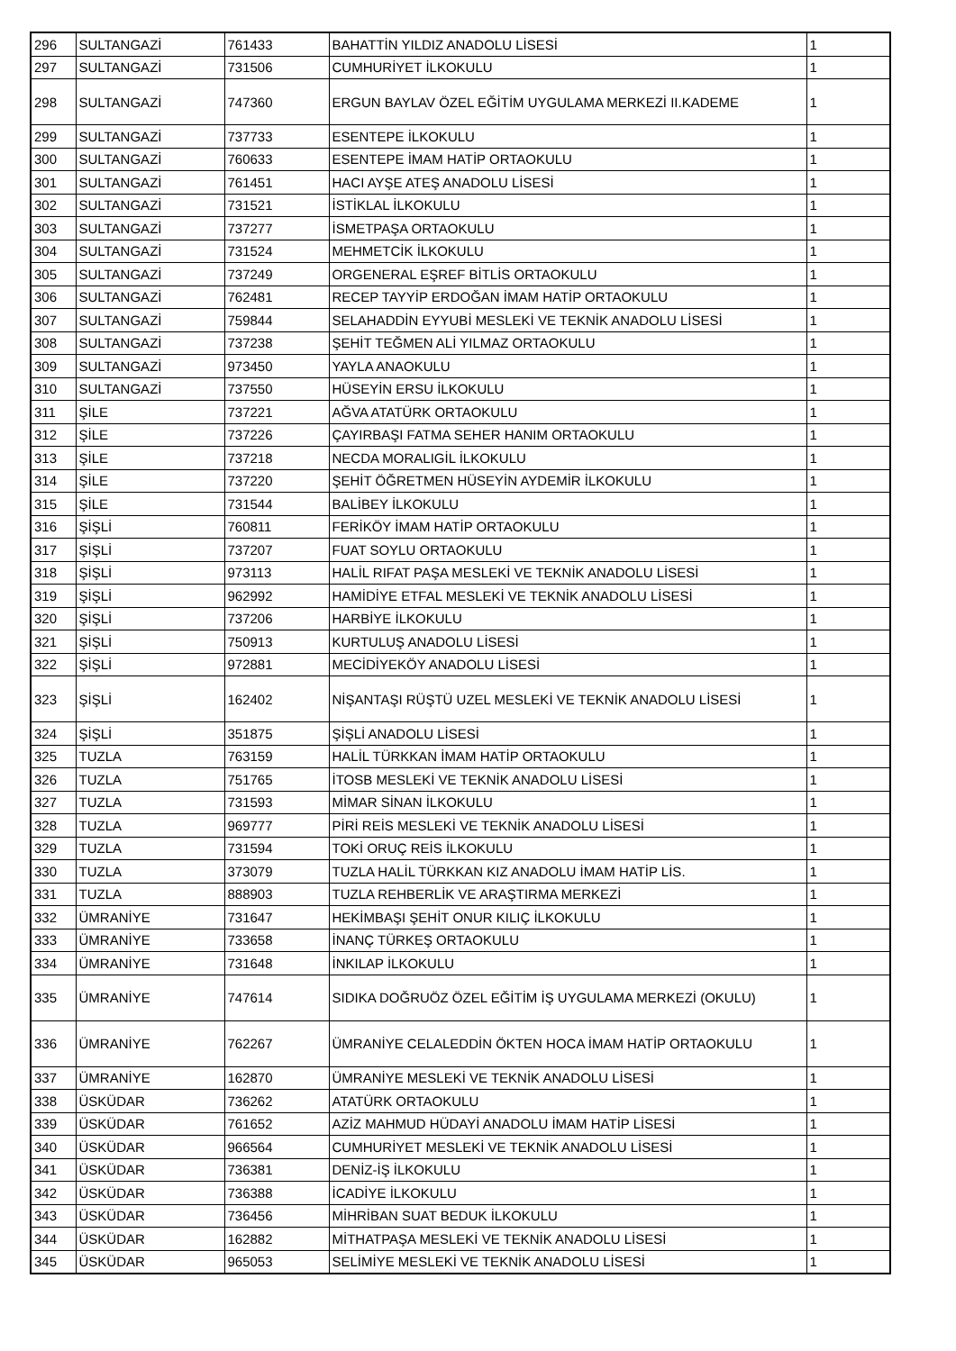| 296 | SULTANGAZİ | 761433 | BAHATTİN YILDIZ ANADOLU LİSESİ | 1 |
| 297 | SULTANGAZİ | 731506 | CUMHURİYET İLKOKULU | 1 |
| 298 | SULTANGAZİ | 747360 | ERGUN BAYLAV ÖZEL EĞİTİM UYGULAMA MERKEZİ II.KADEME | 1 |
| 299 | SULTANGAZİ | 737733 | ESENTEPE İLKOKULU | 1 |
| 300 | SULTANGAZİ | 760633 | ESENTEPE İMAM HATİP ORTAOKULU | 1 |
| 301 | SULTANGAZİ | 761451 | HACI AYŞE ATEŞ ANADOLU LİSESİ | 1 |
| 302 | SULTANGAZİ | 731521 | İSTİKLAL İLKOKULU | 1 |
| 303 | SULTANGAZİ | 737277 | İSMETPAŞA ORTAOKULU | 1 |
| 304 | SULTANGAZİ | 731524 | MEHMETCİK İLKOKULU | 1 |
| 305 | SULTANGAZİ | 737249 | ORGENERAL EŞREF BİTLİS ORTAOKULU | 1 |
| 306 | SULTANGAZİ | 762481 | RECEP TAYYİP ERDOĞAN İMAM HATİP ORTAOKULU | 1 |
| 307 | SULTANGAZİ | 759844 | SELAHADDİN EYYUBİ MESLEKİ VE TEKNİK ANADOLU LİSESİ | 1 |
| 308 | SULTANGAZİ | 737238 | ŞEHİT TEĞMEN ALİ YILMAZ ORTAOKULU | 1 |
| 309 | SULTANGAZİ | 973450 | YAYLA ANAOKULU | 1 |
| 310 | SULTANGAZİ | 737550 | HÜSEYİN ERSU İLKOKULU | 1 |
| 311 | ŞİLE | 737221 | AĞVA ATATÜRK ORTAOKULU | 1 |
| 312 | ŞİLE | 737226 | ÇAYIRBAŞI FATMA SEHER HANIM ORTAOKULU | 1 |
| 313 | ŞİLE | 737218 | NECDA MORALIGİL İLKOKULU | 1 |
| 314 | ŞİLE | 737220 | ŞEHİT ÖĞRETMEN HÜSEYİN AYDEMİR İLKOKULU | 1 |
| 315 | ŞİLE | 731544 | BALİBEY İLKOKULU | 1 |
| 316 | ŞİŞLİ | 760811 | FERİKÖY İMAM HATİP ORTAOKULU | 1 |
| 317 | ŞİŞLİ | 737207 | FUAT SOYLU ORTAOKULU | 1 |
| 318 | ŞİŞLİ | 973113 | HALİL RIFAT PAŞA MESLEKİ VE TEKNİK ANADOLU LİSESİ | 1 |
| 319 | ŞİŞLİ | 962992 | HAMİDİYE ETFAL MESLEKİ VE TEKNİK ANADOLU LİSESİ | 1 |
| 320 | ŞİŞLİ | 737206 | HARBİYE İLKOKULU | 1 |
| 321 | ŞİŞLİ | 750913 | KURTULUŞ ANADOLU LİSESİ | 1 |
| 322 | ŞİŞLİ | 972881 | MECİDİYEKÖY ANADOLU LİSESİ | 1 |
| 323 | ŞİŞLİ | 162402 | NİŞANTAŞI RÜŞTÜ UZEL MESLEKİ VE TEKNİK ANADOLU LİSESİ | 1 |
| 324 | ŞİŞLİ | 351875 | ŞİŞLİ ANADOLU LİSESİ | 1 |
| 325 | TUZLA | 763159 | HALİL TÜRKKAN İMAM HATİP ORTAOKULU | 1 |
| 326 | TUZLA | 751765 | İTOSB MESLEKİ VE TEKNİK ANADOLU LİSESİ | 1 |
| 327 | TUZLA | 731593 | MİMAR SİNAN İLKOKULU | 1 |
| 328 | TUZLA | 969777 | PİRİ REİS MESLEKİ VE TEKNİK ANADOLU LİSESİ | 1 |
| 329 | TUZLA | 731594 | TOKİ ORUÇ REİS İLKOKULU | 1 |
| 330 | TUZLA | 373079 | TUZLA HALİL TÜRKKAN KIZ ANADOLU İMAM HATİP LİS. | 1 |
| 331 | TUZLA | 888903 | TUZLA REHBERLİK VE ARAŞTIRMA MERKEZİ | 1 |
| 332 | ÜMRANİYE | 731647 | HEKİMBAŞI ŞEHİT ONUR KILIÇ İLKOKULU | 1 |
| 333 | ÜMRANİYE | 733658 | İNANÇ TÜRKEŞ ORTAOKULU | 1 |
| 334 | ÜMRANİYE | 731648 | İNKILAP İLKOKULU | 1 |
| 335 | ÜMRANİYE | 747614 | SIDIKA DOĞRUÖZ ÖZEL EĞİTİM İŞ UYGULAMA MERKEZİ (OKULU) | 1 |
| 336 | ÜMRANİYE | 762267 | ÜMRANİYE CELALEDDİN ÖKTEN HOCA İMAM HATİP ORTAOKULU | 1 |
| 337 | ÜMRANİYE | 162870 | ÜMRANİYE MESLEKİ VE TEKNİK ANADOLU LİSESİ | 1 |
| 338 | ÜSKÜDAR | 736262 | ATATÜRK ORTAOKULU | 1 |
| 339 | ÜSKÜDAR | 761652 | AZİZ MAHMUD HÜDAYİ ANADOLU İMAM HATİP LİSESİ | 1 |
| 340 | ÜSKÜDAR | 966564 | CUMHURİYET MESLEKİ VE TEKNİK ANADOLU LİSESİ | 1 |
| 341 | ÜSKÜDAR | 736381 | DENİZ-İŞ İLKOKULU | 1 |
| 342 | ÜSKÜDAR | 736388 | İCADİYE İLKOKULU | 1 |
| 343 | ÜSKÜDAR | 736456 | MİHRİBAN SUAT BEDUK İLKOKULU | 1 |
| 344 | ÜSKÜDAR | 162882 | MİTHATPAŞA MESLEKİ VE TEKNİK ANADOLU LİSESİ | 1 |
| 345 | ÜSKÜDAR | 965053 | SELİMİYE MESLEKİ VE TEKNİK ANADOLU LİSESİ | 1 |